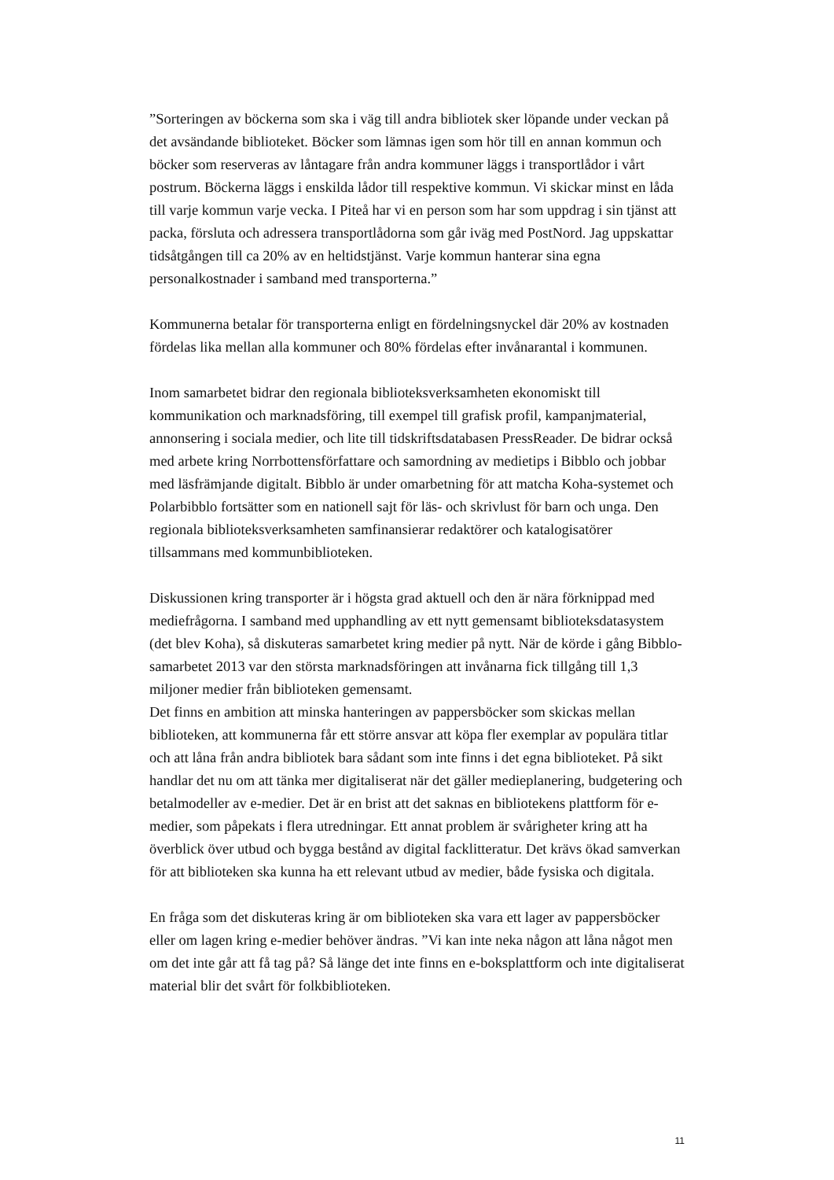”Sorteringen av böckerna som ska i väg till andra bibliotek sker löpande under veckan på det avsändande biblioteket. Böcker som lämnas igen som hör till en annan kommun och böcker som reserveras av låntagare från andra kommuner läggs i transportlådor i vårt postrum. Böckerna läggs i enskilda lådor till respektive kommun. Vi skickar minst en låda till varje kommun varje vecka. I Piteå har vi en person som har som uppdrag i sin tjänst att packa, försluta och adressera transportlådorna som går iväg med PostNord. Jag uppskattar tidsåtgången till ca 20% av en heltidstjänst. Varje kommun hanterar sina egna personalkostnader i samband med transporterna.”
Kommunerna betalar för transporterna enligt en fördelningsnyckel där 20% av kostnaden fördelas lika mellan alla kommuner och 80% fördelas efter invånarantal i kommunen.
Inom samarbetet bidrar den regionala biblioteksverksamheten ekonomiskt till kommunikation och marknadsföring, till exempel till grafisk profil, kampanjmaterial, annonsering i sociala medier, och lite till tidskriftsdatabasen PressReader. De bidrar också med arbete kring Norrbottensförfattare och samordning av medietips i Bibblo och jobbar med läsfrämjande digitalt. Bibblo är under omarbetning för att matcha Koha-systemet och Polarbibblo fortsätter som en nationell sajt för läs- och skrivlust för barn och unga. Den regionala biblioteksverksamheten samfinansierar redaktörer och katalogisatörer tillsammans med kommunbiblioteken.
Diskussionen kring transporter är i högsta grad aktuell och den är nära förknippad med mediefrågorna. I samband med upphandling av ett nytt gemensamt biblioteksdatasystem (det blev Koha), så diskuteras samarbetet kring medier på nytt. När de körde i gång Bibblo-samarbetet 2013 var den största marknadsföringen att invånarna fick tillgång till 1,3 miljoner medier från biblioteken gemensamt.
Det finns en ambition att minska hanteringen av pappersböcker som skickas mellan biblioteken, att kommunerna får ett större ansvar att köpa fler exemplar av populära titlar och att låna från andra bibliotek bara sådant som inte finns i det egna biblioteket. På sikt handlar det nu om att tänka mer digitaliserat när det gäller medieplanering, budgetering och betalmodeller av e-medier. Det är en brist att det saknas en bibliotekens plattform för e-medier, som påpekats i flera utredningar. Ett annat problem är svårigheter kring att ha överblick över utbud och bygga bestånd av digital facklitteratur. Det krävs ökad samverkan för att biblioteken ska kunna ha ett relevant utbud av medier, både fysiska och digitala.
En fråga som det diskuteras kring är om biblioteken ska vara ett lager av pappersböcker eller om lagen kring e-medier behöver ändras. ”Vi kan inte neka någon att låna något men om det inte går att få tag på? Så länge det inte finns en e-boksplattform och inte digitaliserat material blir det svårt för folkbiblioteken.
11